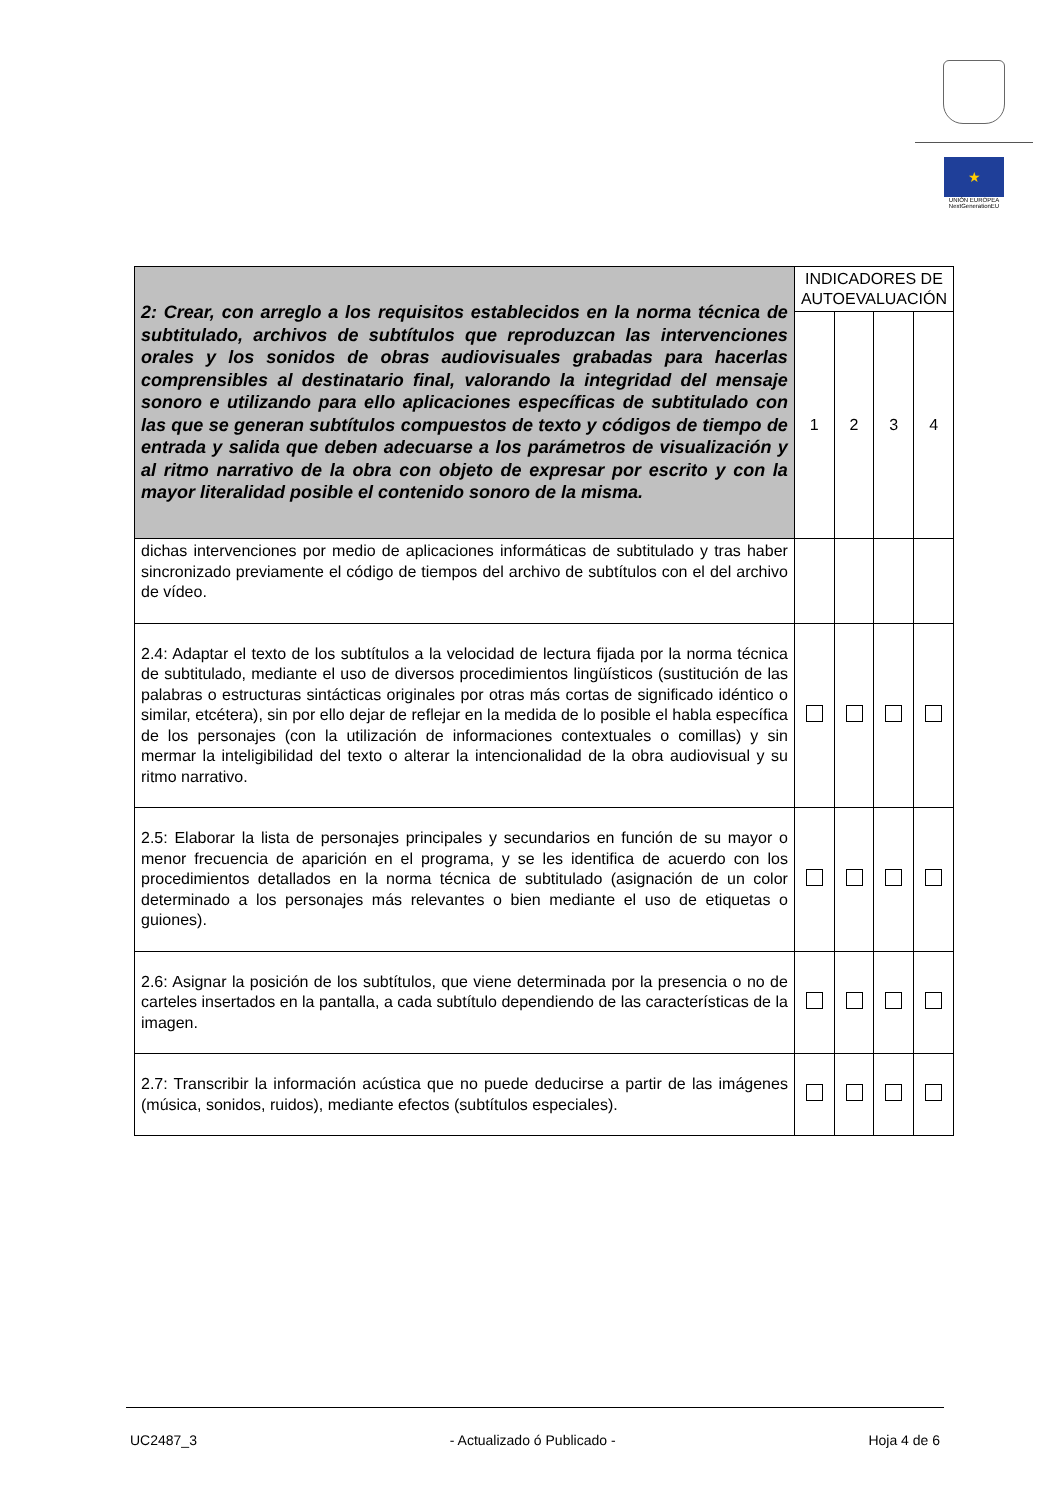★
UNIÓN EUROPEA
NextGenerationEU
| 2: Crear, con arreglo a los requisitos establecidos en la norma técnica de subtitulado, archivos de subtítulos que reproduzcan las intervenciones orales y los sonidos de obras audiovisuales grabadas para hacerlas comprensibles al destinatario final, valorando la integridad del mensaje sonoro e utilizando para ello aplicaciones específicas de subtitulado con las que se generan subtítulos compuestos de texto y códigos de tiempo de entrada y salida que deben adecuarse a los parámetros de visualización y al ritmo narrativo de la obra con objeto de expresar por escrito y con la mayor literalidad posible el contenido sonoro de la misma. | INDICADORES DE AUTOEVALUACIÓN | | | |
| | 1 | 2 | 3 | 4 |
| dichas intervenciones por medio de aplicaciones informáticas de subtitulado y tras haber sincronizado previamente el código de tiempos del archivo de subtítulos con el del archivo de vídeo. | | | | |
| 2.4: Adaptar el texto de los subtítulos a la velocidad de lectura fijada por la norma técnica de subtitulado, mediante el uso de diversos procedimientos lingüísticos (sustitución de las palabras o estructuras sintácticas originales por otras más cortas de significado idéntico o similar, etcétera), sin por ello dejar de reflejar en la medida de lo posible el habla específica de los personajes (con la utilización de informaciones contextuales o comillas) y sin mermar la inteligibilidad del texto o alterar la intencionalidad de la obra audiovisual y su ritmo narrativo. | | | | |
| 2.5: Elaborar la lista de personajes principales y secundarios en función de su mayor o menor frecuencia de aparición en el programa, y se les identifica de acuerdo con los procedimientos detallados en la norma técnica de subtitulado (asignación de un color determinado a los personajes más relevantes o bien mediante el uso de etiquetas o guiones). | | | | |
| 2.6: Asignar la posición de los subtítulos, que viene determinada por la presencia o no de carteles insertados en la pantalla, a cada subtítulo dependiendo de las características de la imagen. | | | | |
| 2.7: Transcribir la información acústica que no puede deducirse a partir de las imágenes (música, sonidos, ruidos), mediante efectos (subtítulos especiales). | | | | |
UC2487_3 - Actualizado ó Publicado - Hoja 4 de 6